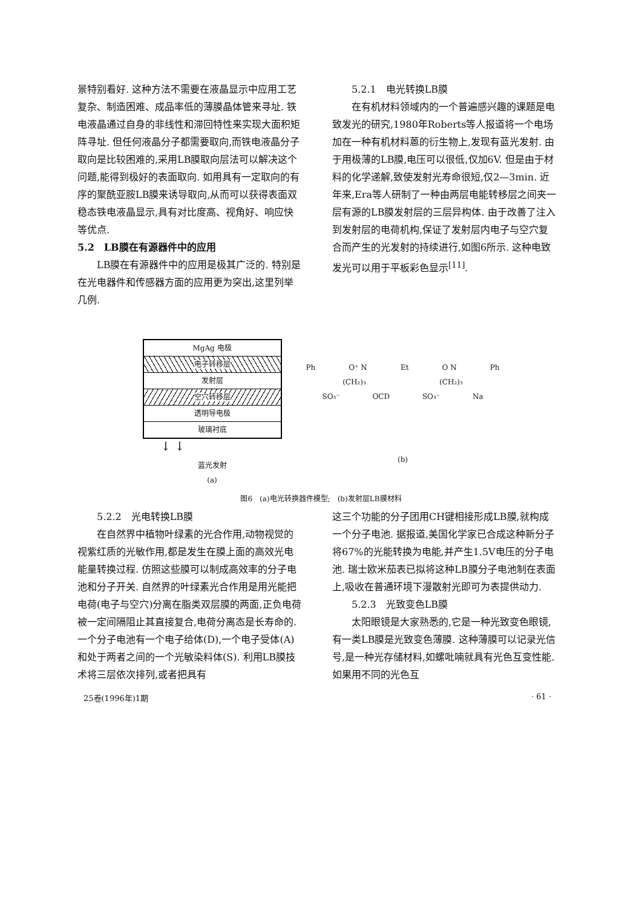景特别看好. 这种方法不需要在液晶显示中应用工艺复杂、制造困难、成品率低的薄膜晶体管来寻址. 铁电液晶通过自身的非线性和滞回特性来实现大面积矩阵寻址. 但任何液晶分子都需要取向,而铁电液晶分子取向是比较困难的,采用LB膜取向层法可以解决这个问题,能得到极好的表面取向. 如用具有一定取向的有序的聚酰亚胺LB膜来诱导取向,从而可以获得表面双稳态铁电液晶显示,具有对比度高、视角好、响应快等优点.
5.2　LB膜在有源器件中的应用
LB膜在有源器件中的应用是极其广泛的. 特别是在光电器件和传感器方面的应用更为突出,这里列举几例.
5.2.1　电光转换LB膜
在有机材料领域内的一个普遍感兴趣的课题是电致发光的研究,1980年Roberts等人报道将一个电场加在一种有机材料蒽的衍生物上,发现有蓝光发射. 由于用极薄的LB膜,电压可以很低,仅加6V. 但是由于材料的化学递解,致使发射光寿命很短,仅2—3min. 近年来,Era等人研制了一种由两层电能转移层之间夹一层有源的LB膜发射层的三层异构体. 由于改善了注入到发射层的电荷机构,保证了发射层内电子与空穴复合而产生的光发射的持续进行,如图6所示. 这种电致发光可以用于平板彩色显示<sup>[11]</sup>.
MgAg 电极
电子转移层
发射层
空穴转移层
透明导电极
玻璃衬底
↓ ↓
蓝光发射
(a)
Ph O⁺ N Et O N Ph
(CH₂)₃ (CH₂)₃
SO₃⁻ OCD SO₃⁻ Na
(b)
图6　(a)电光转换器件模型;　(b)发射层LB膜材料
5.2.2　光电转换LB膜
在自然界中植物叶绿素的光合作用,动物视觉的视紫红质的光敏作用,都是发生在膜上面的高效光电能量转换过程. 仿照这些膜可以制成高效率的分子电池和分子开关. 自然界的叶绿素光合作用是用光能把电荷(电子与空穴)分离在脂类双层膜的两面,正负电荷被一定间隔阻止其直接复合,电荷分离态是长寿命的. 一个分子电池有一个电子给体(D),一个电子受体(A)和处于两者之间的一个光敏染料体(S). 利用LB膜技术将三层依次排列,或者把具有
这三个功能的分子团用CH键相接形成LB膜,就构成一个分子电池. 据报道,美国化学家已合成这种新分子将67%的光能转换为电能,并产生1.5V电压的分子电池. 瑞士欧米茄表已拟将这种LB膜分子电池制在表面上,吸收在普通环境下漫散射光即可为表提供动力.
5.2.3　光致变色LB膜
太阳眼镜是大家熟悉的,它是一种光致变色眼镜,有一类LB膜是光致变色薄膜. 这种薄膜可以记录光信号,是一种光存储材料,如螺吡喃就具有光色互变性能. 如果用不同的光色互
25卷(1996年)1期 · 61 ·